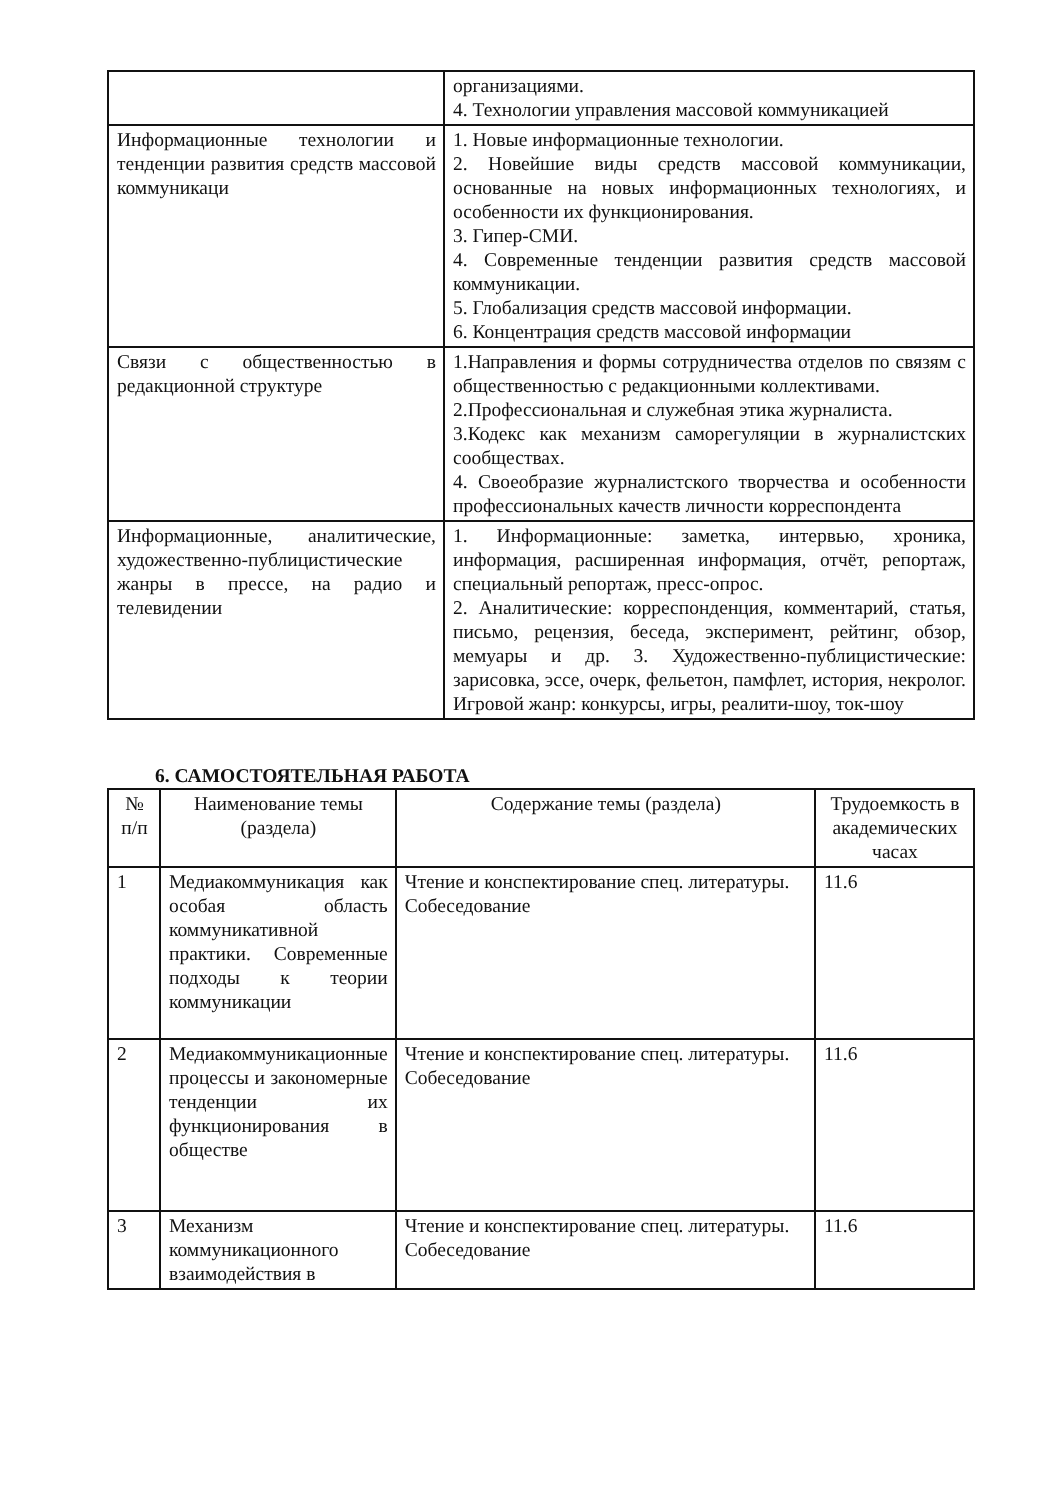| | организациями. 4. Технологии управления массовой коммуникацией |
| Информационные технологии и тенденции развития средств массовой коммуникаци | 1. Новые информационные технологии. 2. Новейшие виды средств массовой коммуникации, основанные на новых информационных технологиях, и особенности их функционирования. 3. Гипер-СМИ. 4. Современные тенденции развития средств массовой коммуникации. 5. Глобализация средств массовой информации. 6. Концентрация средств массовой информации |
| Связи с общественностью в редакционной структуре | 1.Направления и формы сотрудничества отделов по связям с общественностью с редакционными коллективами. 2.Профессиональная и служебная этика журналиста. 3.Кодекс как механизм саморегуляции в журналистских сообществах. 4. Своеобразие журналистского творчества и особенности профессиональных качеств личности корреспондента |
| Информационные, аналитические, художественно-публицистические жанры в прессе, на радио и телевидении | 1. Информационные: заметка, интервью, хроника, информация, расширенная информация, отчёт, репортаж, специальный репортаж, пресс-опрос. 2. Аналитические: корреспонденция, комментарий, статья, письмо, рецензия, беседа, эксперимент, рейтинг, обзор, мемуары и др. 3. Художественно-публицистические: зарисовка, эссе, очерк, фельетон, памфлет, история, некролог. Игровой жанр: конкурсы, игры, реалити-шоу, ток-шоу |
6. САМОСТОЯТЕЛЬНАЯ РАБОТА
| № п/п | Наименование темы (раздела) | Содержание темы (раздела) | Трудоемкость в академических часах |
| --- | --- | --- | --- |
| 1 | Медиакоммуникация как особая область коммуникативной практики. Современные подходы к теории коммуникации | Чтение и конспектирование спец. литературы. Собеседование | 11.6 |
| 2 | Медиакоммуникационные процессы и закономерные тенденции их функционирования в обществе | Чтение и конспектирование спец. литературы. Собеседование | 11.6 |
| 3 | Механизм коммуникационного взаимодействия в | Чтение и конспектирование спец. литературы. Собеседование | 11.6 |